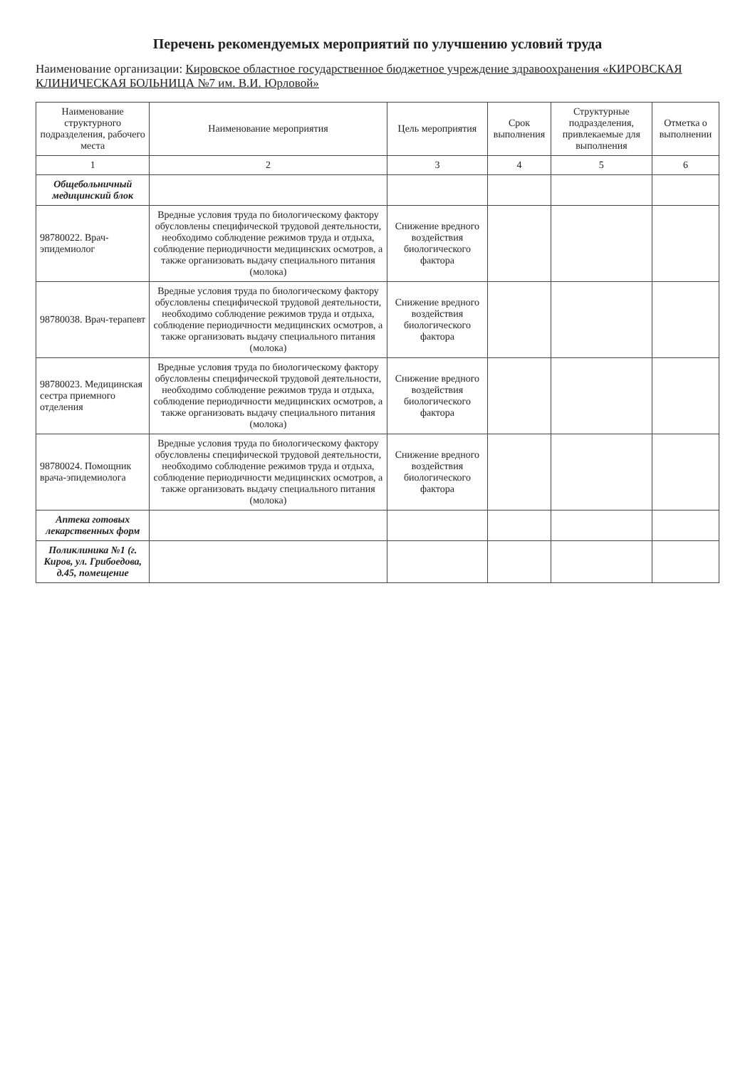Перечень рекомендуемых мероприятий по улучшению условий труда
Наименование организации: Кировское областное государственное бюджетное учреждение здравоохранения «КИРОВСКАЯ КЛИНИЧЕСКАЯ БОЛЬНИЦА №7 им. В.И. Юрловой»
| Наименование структурного подразделения, рабочего места | Наименование мероприятия | Цель мероприятия | Срок выполнения | Структурные подразделения, привлекаемые для выполнения | Отметка о выполнении |
| --- | --- | --- | --- | --- | --- |
| 1 | 2 | 3 | 4 | 5 | 6 |
| Общебольничный медицинский блок | | | | | |
| 98780022. Врач-эпидемиолог | Вредные условия труда по биологическому фактору обусловлены специфической трудовой деятельности, необходимо соблюдение режимов труда и отдыха, соблюдение периодичности медицинских осмотров, а также организовать выдачу специального питания (молока) | Снижение вредного воздействия биологического фактора | | | |
| 98780038. Врач-терапевт | Вредные условия труда по биологическому фактору обусловлены специфической трудовой деятельности, необходимо соблюдение режимов труда и отдыха, соблюдение периодичности медицинских осмотров, а также организовать выдачу специального питания (молока) | Снижение вредного воздействия биологического фактора | | | |
| 98780023. Медицинская сестра приемного отделения | Вредные условия труда по биологическому фактору обусловлены специфической трудовой деятельности, необходимо соблюдение режимов труда и отдыха, соблюдение периодичности медицинских осмотров, а также организовать выдачу специального питания (молока) | Снижение вредного воздействия биологического фактора | | | |
| 98780024. Помощник врача-эпидемиолога | Вредные условия труда по биологическому фактору обусловлены специфической трудовой деятельности, необходимо соблюдение режимов труда и отдыха, соблюдение периодичности медицинских осмотров, а также организовать выдачу специального питания (молока) | Снижение вредного воздействия биологического фактора | | | |
| Аптека готовых лекарственных форм | | | | | |
| Поликлиника №1 (г. Киров, ул. Грибоедова, д.45, помещение | | | | | |